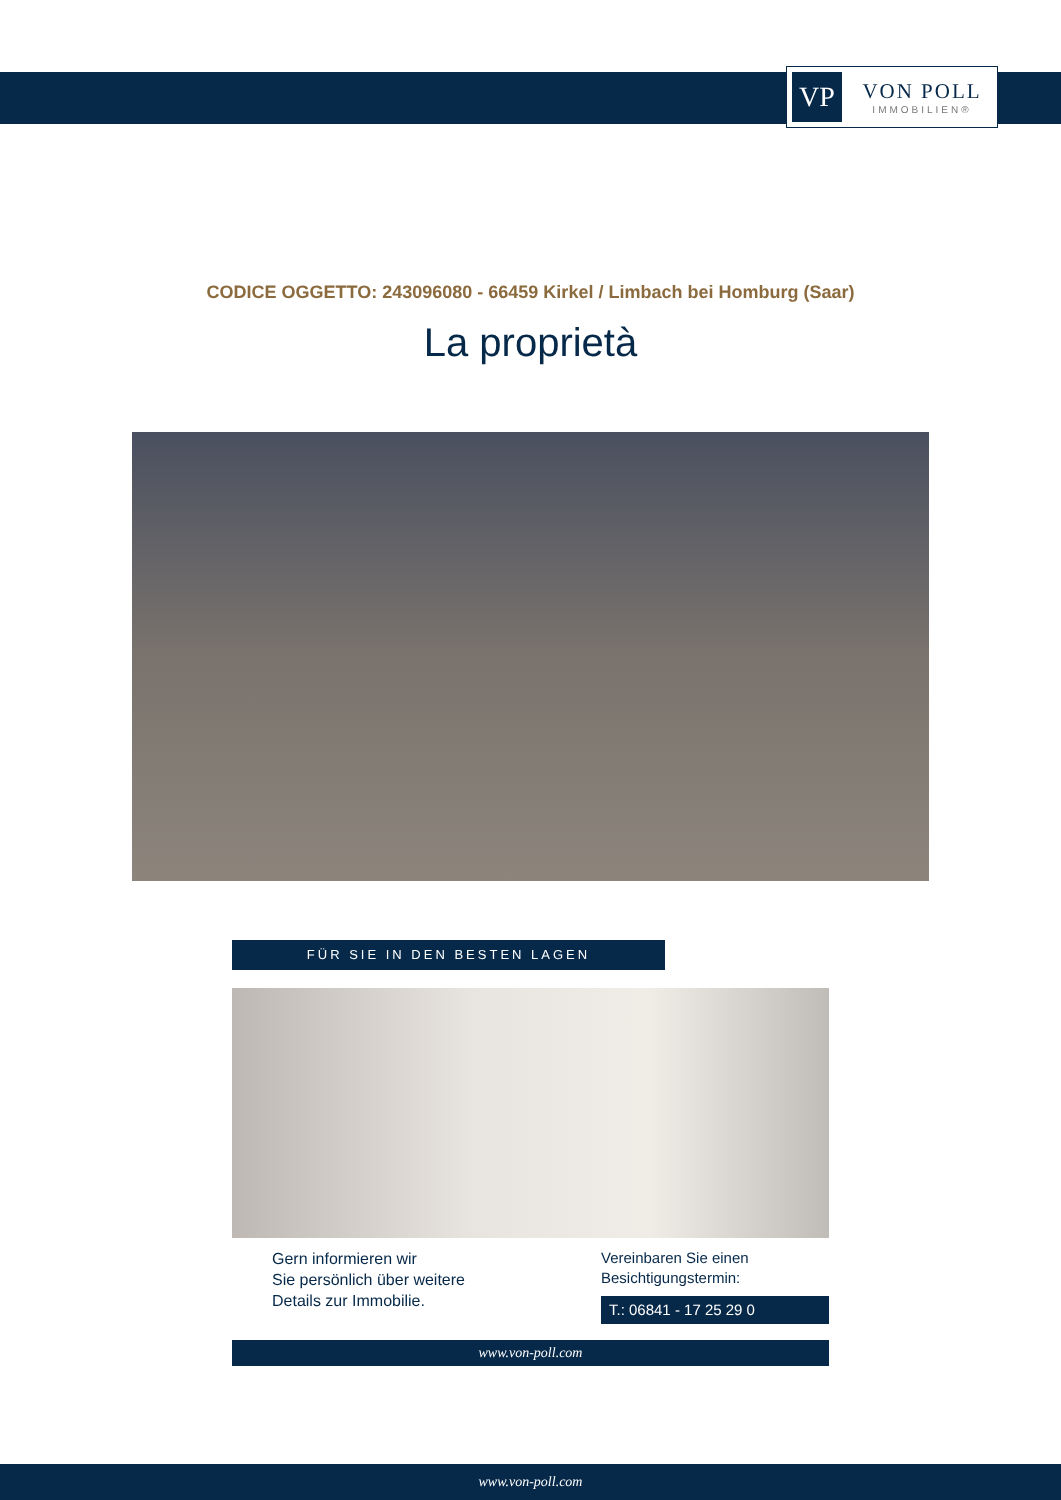VP
VON POLL
IMMOBILIEN®
CODICE OGGETTO: 243096080 - 66459 Kirkel / Limbach bei Homburg (Saar)
La proprietà
FÜR SIE IN DEN BESTEN LAGEN
Gern informieren wir
Sie persönlich über weitere
Details zur Immobilie.
Vereinbaren Sie einen
Besichtigungstermin:
T.: 06841 - 17 25 29 0
www.von-poll.com
www.von-poll.com